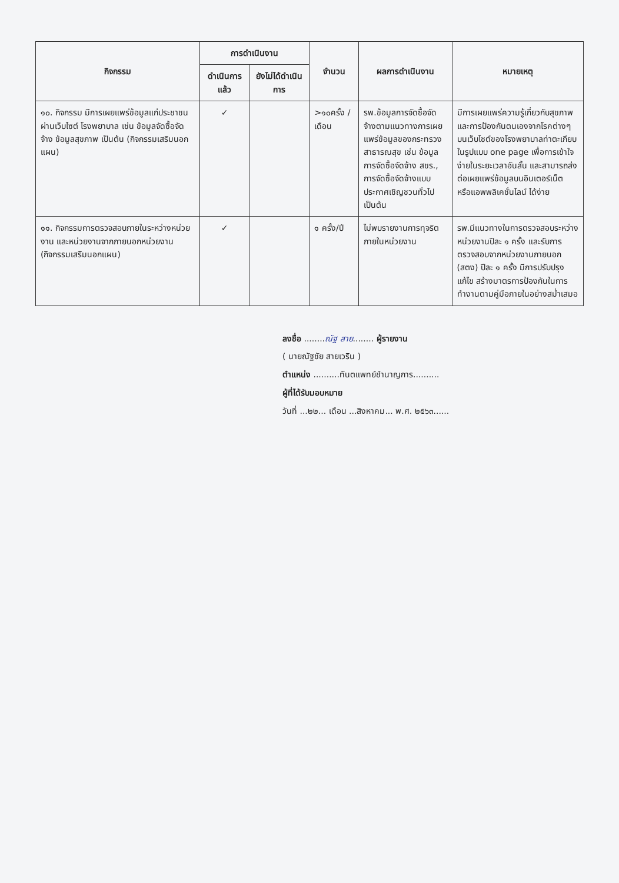| กิจกรรม | การดำเนินงาน | | จำนวน | ผลการดำเนินงาน | หมายเหตุ |
| --- | --- | --- | --- | --- | --- |
| | ดำเนินการแล้ว | ยังไม่ได้ดำเนินการ | | | |
| ๑๐. กิจกรรม มีการเผยแพร่ข้อมูลแก่ประชาชนผ่านเว็บไซต์ โรงพยาบาล เช่น ข้อมูลจัดซื้อจัดจ้าง ข้อมูลสุขภาพ เป็นต้น (กิจกรรมเสริมนอกแผน) | ✓ | | >๑๐ครั้ง /เดือน | รพ.ข้อมูลการจัดซื้อจัดจ้างตามแนวทางการเผยแพร่ข้อมูลของกระทรวงสาธารณสุข เช่น ข้อมูลการจัดซื้อจัดจ้าง สขร., การจัดซื้อจัดจ้างแบบประกาศเชิญชวนทั่วไป เป็นต้น | มีการเผยแพร่ความรู้เกี่ยวกับสุขภาพและการป้องกันตนเองจากโรคต่างๆ บนเว็บไซต์ของโรงพยาบาลท่าตะเกียบในรูปแบบ one page เพื่อการเข้าใจง่ายในระยะเวลาอันสั้น และสามารถส่งต่อเผยแพร่ข้อมูลบนอินเตอร์เน็ต หรือแอพพลิเคชั่นไลน์ ได้ง่าย |
| ๑๑. กิจกรรมการตรวจสอบภายในระหว่างหน่วยงาน และหน่วยงานจากภายนอกหน่วยงาน (กิจกรรมเสริมนอกแผน) | ✓ | | ๑ ครั้ง/ปี | ไม่พบรายงานการทุจริตภายในหน่วยงาน | รพ.มีแนวทางในการตรวจสอบระหว่างหน่วยงานปีละ ๑ ครั้ง และรับการตรวจสอบจากหน่วยงานภายนอก (สตง) ปีละ ๑ ครั้ง มีการปรับปรุง แก้ไข สร้างมาตรการป้องกันในการทำงานตามคู่มือภายในอย่างสม่ำเสมอ |
ลงชื่อ ........ณัฐ สาย........ ผู้รายงาน
( นายณัฐชัย สายเวริน )
ตำแหน่ง ..........ทันตแพทย์ชำนาญการ..........
ผู้ที่ได้รับมอบหมาย
วันที่ ...๒๒... เดือน ...สิงหาคม... พ.ศ. ๒๕๖๓......